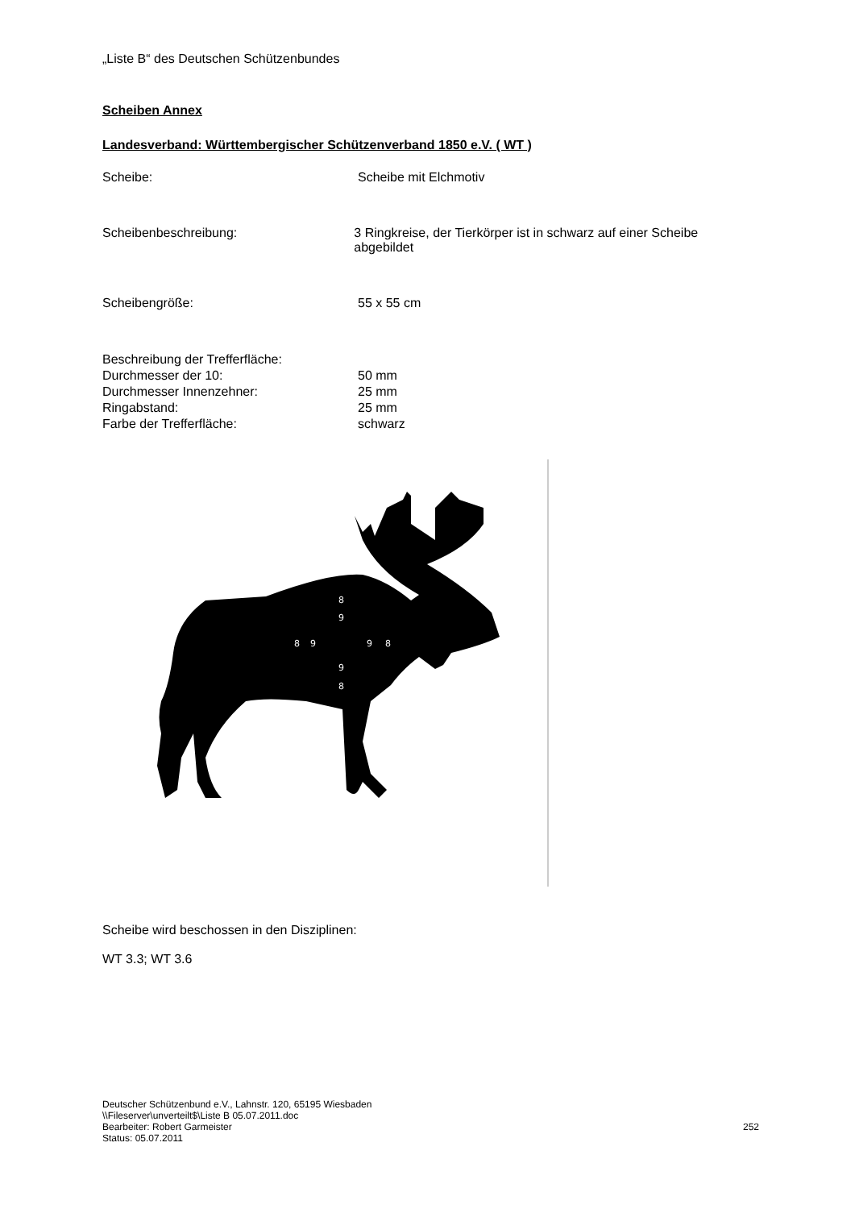„Liste B“ des Deutschen Schützenbundes
Scheiben Annex
Landesverband: Württembergischer Schützenverband 1850 e.V. ( WT )
Scheibe: Scheibe mit Elchmotiv
Scheibenbeschreibung: 3 Ringkreise, der Tierkörper ist in schwarz auf einer Scheibe abgebildet
Scheibengröße: 55 x 55 cm
Beschreibung der Trefferfläche:
Durchmesser der 10: 50 mm
Durchmesser Innenzehner: 25 mm
Ringabstand: 25 mm
Farbe der Trefferfläche: schwarz
8
9
8
9
9
8
9
8
Scheibe wird beschossen in den Disziplinen:
WT 3.3; WT 3.6
Deutscher Schützenbund e.V., Lahnstr. 120, 65195 Wiesbaden
\\Fileserver\unverteilt$\Liste B 05.07.2011.doc
Bearbeiter: Robert Garmeister 252
Status: 05.07.2011